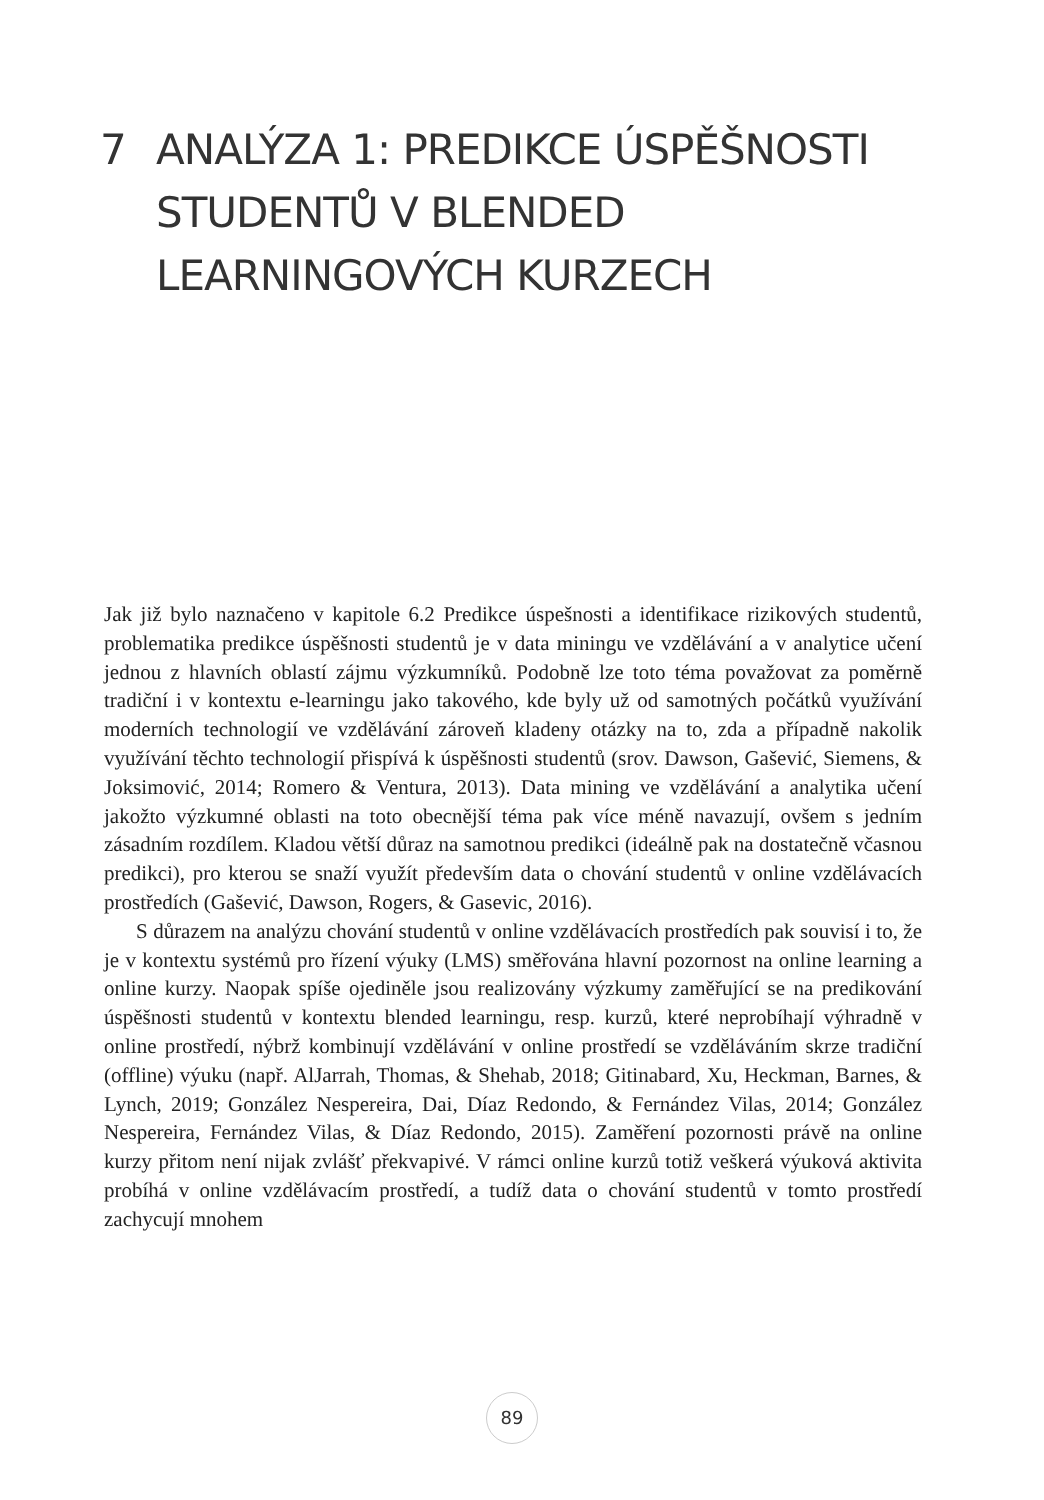7 ANALÝZA 1: PREDIKCE ÚSPĚŠNOSTI
STUDENTŮ V BLENDED
LEARNINGOVÝCH KURZECH
Jak již bylo naznačeno v kapitole 6.2 Predikce úspešnosti a identifikace rizikových studentů, problematika predikce úspěšnosti studentů je v data miningu ve vzdělávání a v analytice učení jednou z hlavních oblastí zájmu výzkumníků. Podobně lze toto téma považovat za poměrně tradiční i v kontextu e-learningu jako takového, kde byly už od samotných počátků využívání moderních technologií ve vzdělávání zároveň kladeny otázky na to, zda a případně nakolik využívání těchto technologií přispívá k úspěšnosti studentů (srov. Dawson, Gašević, Siemens, & Joksimović, 2014; Romero & Ventura, 2013). Data mining ve vzdělávání a analytika učení jakožto výzkumné oblasti na toto obecnější téma pak více méně navazují, ovšem s jedním zásadním rozdílem. Kladou větší důraz na samotnou predikci (ideálně pak na dostatečně včasnou predikci), pro kterou se snaží využít především data o chování studentů v online vzdělávacích prostředích (Gašević, Dawson, Rogers, & Gasevic, 2016).
S důrazem na analýzu chování studentů v online vzdělávacích prostředích pak souvisí i to, že je v kontextu systémů pro řízení výuky (LMS) směřována hlavní pozornost na online learning a online kurzy. Naopak spíše ojediněle jsou realizovány výzkumy zaměřující se na predikování úspěšnosti studentů v kontextu blended learningu, resp. kurzů, které neprobíhají výhradně v online prostředí, nýbrž kombinují vzdělávání v online prostředí se vzděláváním skrze tradiční (offline) výuku (např. AlJarrah, Thomas, & Shehab, 2018; Gitinabard, Xu, Heckman, Barnes, & Lynch, 2019; González Nespereira, Dai, Díaz Redondo, & Fernández Vilas, 2014; González Nespereira, Fernández Vilas, & Díaz Redondo, 2015). Zaměření pozornosti právě na online kurzy přitom není nijak zvlášť překvapivé. V rámci online kurzů totiž veškerá výuková aktivita probíhá v online vzdělávacím prostředí, a tudíž data o chování studentů v tomto prostředí zachycují mnohem
89